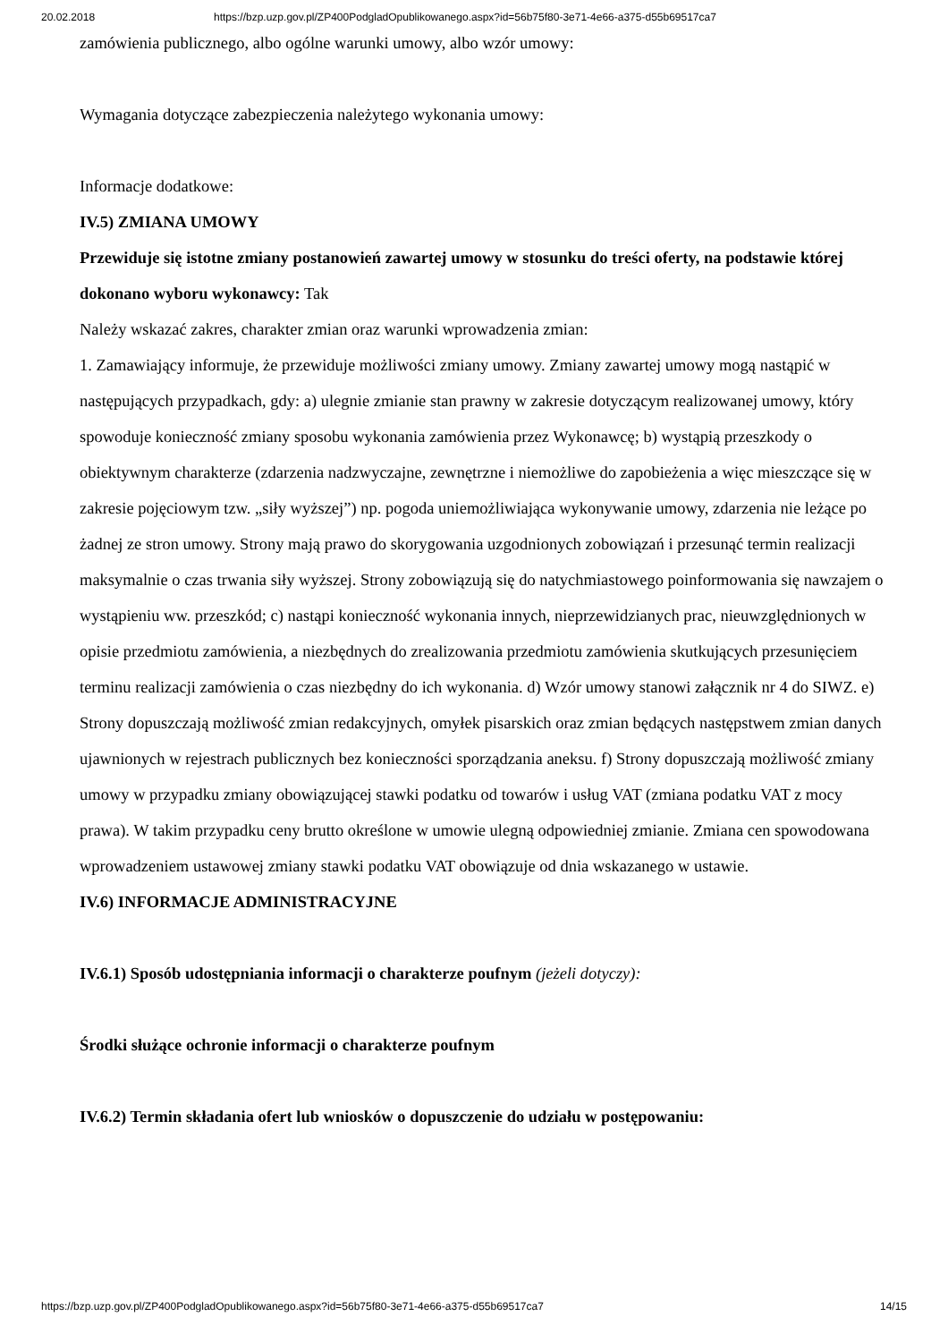20.02.2018 https://bzp.uzp.gov.pl/ZP400PodgladOpublikowanego.aspx?id=56b75f80-3e71-4e66-a375-d55b69517ca7
zamówienia publicznego, albo ogólne warunki umowy, albo wzór umowy:
Wymagania dotyczące zabezpieczenia należytego wykonania umowy:
Informacje dodatkowe:
IV.5) ZMIANA UMOWY
Przewiduje się istotne zmiany postanowień zawartej umowy w stosunku do treści oferty, na podstawie której dokonano wyboru wykonawcy: Tak
Należy wskazać zakres, charakter zmian oraz warunki wprowadzenia zmian:
1. Zamawiający informuje, że przewiduje możliwości zmiany umowy. Zmiany zawartej umowy mogą nastąpić w następujących przypadkach, gdy: a) ulegnie zmianie stan prawny w zakresie dotyczącym realizowanej umowy, który spowoduje konieczność zmiany sposobu wykonania zamówienia przez Wykonawcę; b) wystąpią przeszkody o obiektywnym charakterze (zdarzenia nadzwyczajne, zewnętrzne i niemożliwe do zapobieżenia a więc mieszczące się w zakresie pojęciowym tzw. „siły wyższej”) np. pogoda uniemożliwiająca wykonywanie umowy, zdarzenia nie leżące po żadnej ze stron umowy. Strony mają prawo do skorygowania uzgodnionych zobowiązań i przesunąć termin realizacji maksymalnie o czas trwania siły wyższej. Strony zobowiązują się do natychmiastowego poinformowania się nawzajem o wystąpieniu ww. przeszkód; c) nastąpi konieczność wykonania innych, nieprzewidzianych prac, nieuwzględnionych w opisie przedmiotu zamówienia, a niezbędnych do zrealizowania przedmiotu zamówienia skutkujących przesunięciem terminu realizacji zamówienia o czas niezbędny do ich wykonania. d) Wzór umowy stanowi załącznik nr 4 do SIWZ. e) Strony dopuszczają możliwość zmian redakcyjnych, omyłek pisarskich oraz zmian będących następstwem zmian danych ujawnionych w rejestrach publicznych bez konieczności sporządzania aneksu. f) Strony dopuszczają możliwość zmiany umowy w przypadku zmiany obowiązującej stawki podatku od towarów i usług VAT (zmiana podatku VAT z mocy prawa). W takim przypadku ceny brutto określone w umowie ulegną odpowiedniej zmianie. Zmiana cen spowodowana wprowadzeniem ustawowej zmiany stawki podatku VAT obowiązuje od dnia wskazanego w ustawie.
IV.6) INFORMACJE ADMINISTRACYJNE
IV.6.1) Sposób udostępniania informacji o charakterze poufnym (jeżeli dotyczy):
Środki służące ochronie informacji o charakterze poufnym
IV.6.2) Termin składania ofert lub wniosków o dopuszczenie do udziału w postępowaniu:
https://bzp.uzp.gov.pl/ZP400PodgladOpublikowanego.aspx?id=56b75f80-3e71-4e66-a375-d55b69517ca7 14/15